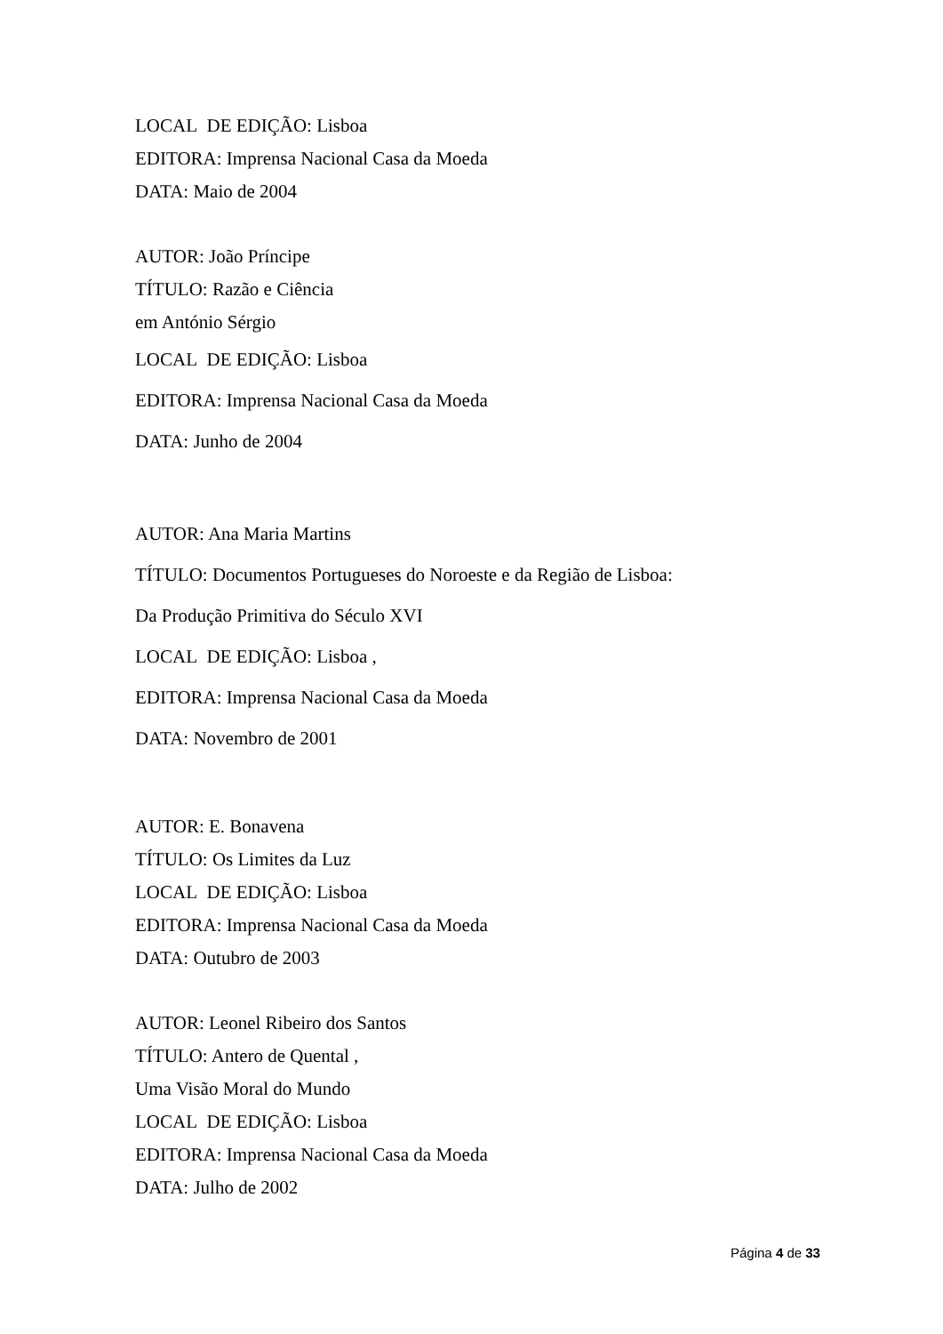LOCAL DE EDIÇÃO: Lisboa
EDITORA: Imprensa Nacional Casa da Moeda
DATA: Maio de 2004
AUTOR: João Príncipe
TÍTULO: Razão e Ciência
em António Sérgio
LOCAL DE EDIÇÃO: Lisboa
EDITORA: Imprensa Nacional Casa da Moeda
DATA: Junho de 2004
AUTOR: Ana Maria Martins
TÍTULO: Documentos Portugueses do Noroeste e da Região de Lisboa:
Da Produção Primitiva do Século XVI
LOCAL DE EDIÇÃO: Lisboa ,
EDITORA: Imprensa Nacional Casa da Moeda
DATA: Novembro de 2001
AUTOR: E. Bonavena
TÍTULO: Os Limites da Luz
LOCAL DE EDIÇÃO: Lisboa
EDITORA: Imprensa Nacional Casa da Moeda
DATA: Outubro de 2003
AUTOR: Leonel Ribeiro dos Santos
TÍTULO: Antero de Quental ,
Uma Visão Moral do Mundo
LOCAL DE EDIÇÃO: Lisboa
EDITORA: Imprensa Nacional Casa da Moeda
DATA: Julho de 2002
Página 4 de 33